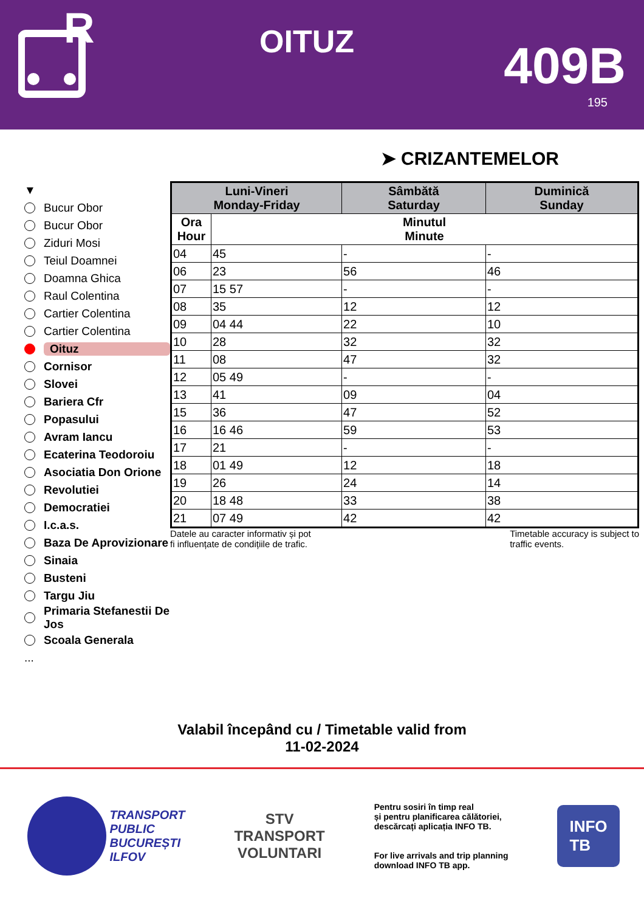R
OITUZ
409B
195
➤ CRIZANTEMELOR
▼
Bucur Obor
Bucur Obor
Ziduri Mosi
Teiul Doamnei
Doamna Ghica
Raul Colentina
Cartier Colentina
Cartier Colentina
Oituz
Cornisor
Slovei
Bariera Cfr
Popasului
Avram Iancu
Ecaterina Teodoroiu
Asociatia Don Orione
Revolutiei
Democratiei
I.c.a.s.
Baza De Aprovizionare
Sinaia
Busteni
Targu Jiu
Primaria Stefanestii De Jos
Scoala Generala
...
| Luni-Vineri Monday-Friday | | Sâmbătă Saturday | Duminică Sunday |
| --- | --- | --- | --- |
| Ora Hour | Minutul Minute | | |
| 04 | 45 | - | - |
| 06 | 23 | 56 | 46 |
| 07 | 15 57 | - | - |
| 08 | 35 | 12 | 12 |
| 09 | 04 44 | 22 | 10 |
| 10 | 28 | 32 | 32 |
| 11 | 08 | 47 | 32 |
| 12 | 05 49 | - | - |
| 13 | 41 | 09 | 04 |
| 15 | 36 | 47 | 52 |
| 16 | 16 46 | 59 | 53 |
| 17 | 21 | - | - |
| 18 | 01 49 | 12 | 18 |
| 19 | 26 | 24 | 14 |
| 20 | 18 48 | 33 | 38 |
| 21 | 07 49 | 42 | 42 |
Datele au caracter informativ și pot
fi influențate de condițiile de trafic.
Timetable accuracy is subject to
traffic events.
Valabil începând cu / Timetable valid from
11-02-2024
TRANSPORT
PUBLIC
BUCUREȘTI
ILFOV
STV
TRANSPORT
VOLUNTARI
Pentru sosiri în timp real
și pentru planificarea călătoriei,
descărcați aplicația INFO TB.
For live arrivals and trip planning
download INFO TB app.
INFO
TB